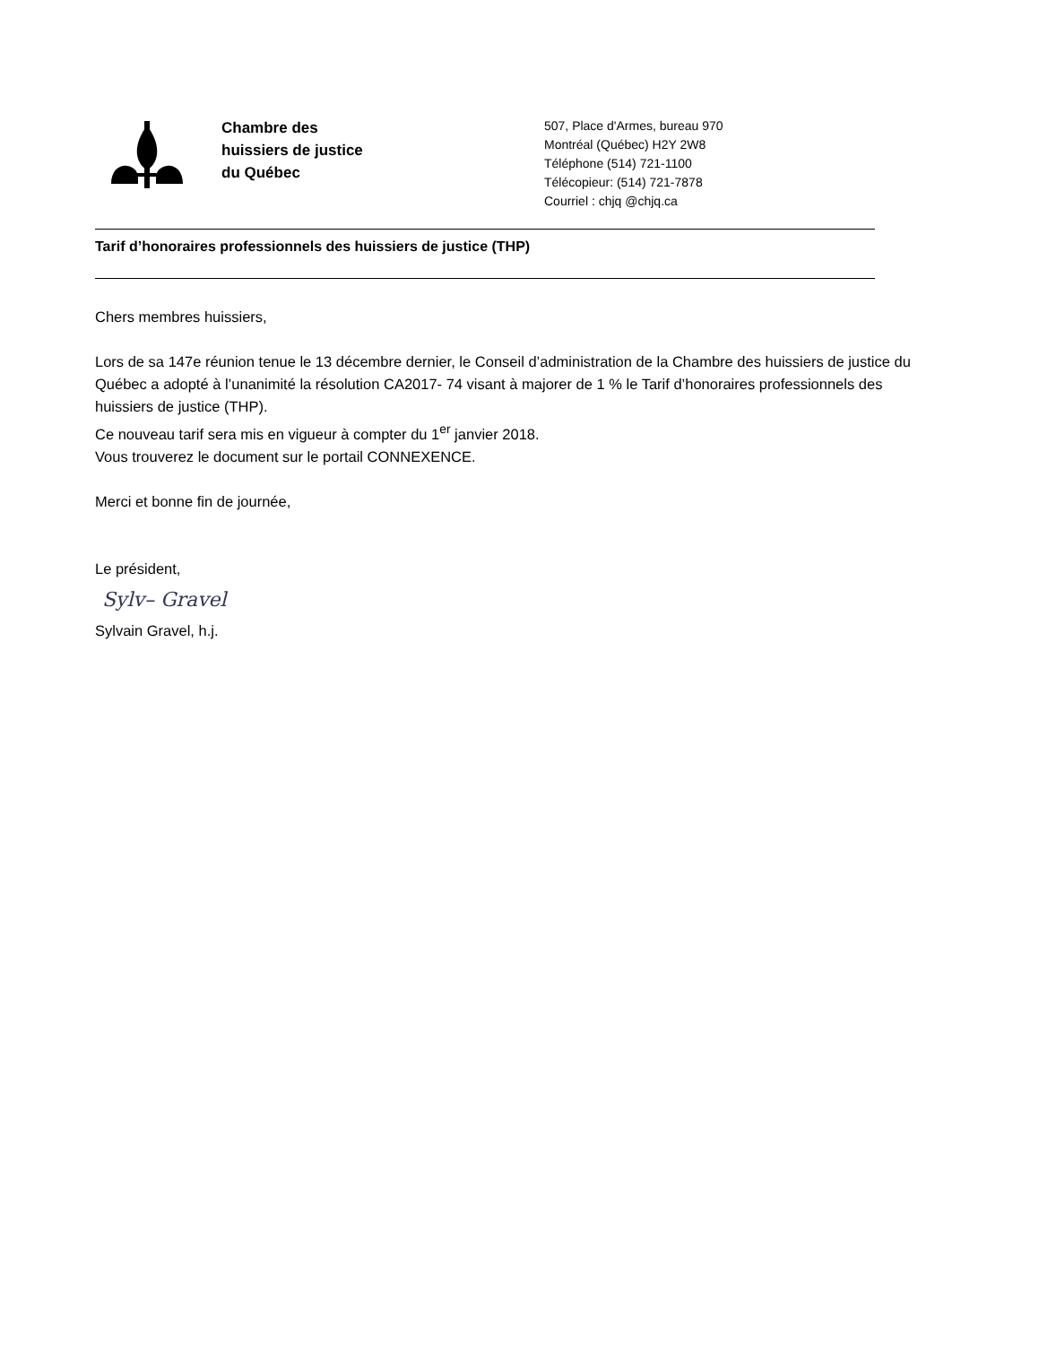Chambre des
huissiers de justice
du Québec
507, Place d'Armes, bureau 970
Montréal (Québec) H2Y 2W8
Téléphone (514) 721-1100
Télécopieur: (514) 721-7878
Courriel : chjq @chjq.ca
Tarif d’honoraires professionnels des huissiers de justice (THP)
Chers membres huissiers,
Lors de sa 147e réunion tenue le 13 décembre dernier, le Conseil d’administration de la Chambre des huissiers de justice du Québec a adopté à l’unanimité la résolution CA2017- 74 visant à majorer de 1 % le Tarif d’honoraires professionnels des huissiers de justice (THP).
Ce nouveau tarif sera mis en vigueur à compter du 1<sup>er</sup> janvier 2018.
Vous trouverez le document sur le portail CONNEXENCE.
Merci et bonne fin de journée,
Le président,
Sylv– Gravel
Sylvain Gravel, h.j.